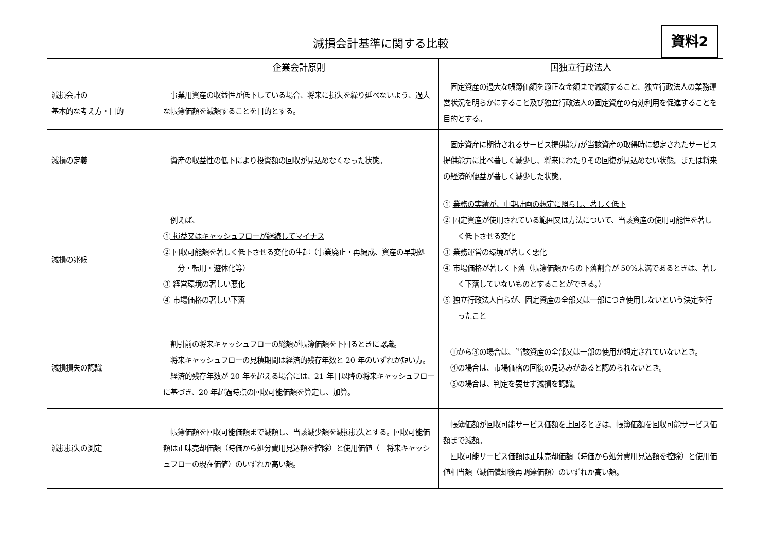減損会計基準に関する比較
資料2
| | 企業会計原則 | 国独立行政法人 |
| --- | --- | --- |
| 減損会計の 基本的な考え方・目的 | 事業用資産の収益性が低下している場合、将来に損失を繰り延べないよう、過大な帳簿価額を減額することを目的とする。 | 固定資産の過大な帳簿価額を適正な金額まで減額すること、独立行政法人の業務運営状況を明らかにすること及び独立行政法人の固定資産の有効利用を促進することを目的とする。 |
| 減損の定義 | 資産の収益性の低下により投資額の回収が見込めなくなった状態。 | 固定資産に期待されるサービス提供能力が当該資産の取得時に想定されたサービス提供能力に比べ著しく減少し、将来にわたりその回復が見込めない状態。または将来の経済的便益が著しく減少した状態。 |
| 減損の兆候 | 例えば、 ① 損益又はキャッシュフローが継続してマイナス ② 回収可能額を著しく低下させる変化の生起（事業廃止・再編成、資産の早期処分・転用・遊休化等） ③ 経営環境の著しい悪化 ④ 市場価格の著しい下落 | ① 業務の実績が、中期計画の想定に照らし、著しく低下 ② 固定資産が使用されている範囲又は方法について、当該資産の使用可能性を著しく低下させる変化 ③ 業務運営の環境が著しく悪化 ④ 市場価格が著しく下落（帳簿価額からの下落割合が 50%未満であるときは、著しく下落していないものとすることができる。） ⑤ 独立行政法人自らが、固定資産の全部又は一部につき使用しないという決定を行ったこと |
| 減損損失の認識 | 割引前の将来キャッシュフローの総額が帳簿価額を下回るときに認識。 将来キャッシュフローの見積期間は経済的残存年数と 20 年のいずれか短い方。 経済的残存年数が 20 年を超える場合には、21 年目以降の将来キャッシュフローに基づき、20 年超過時点の回収可能価額を算定し、加算。 | ①から③の場合は、当該資産の全部又は一部の使用が想定されていないとき。 ④の場合は、市場価格の回復の見込みがあると認められないとき。 ⑤の場合は、判定を要せず減損を認識。 |
| 減損損失の測定 | 帳簿価額を回収可能価額まで減額し、当該減少額を減損損失とする。回収可能価額は正味売却価額（時価から処分費用見込額を控除）と使用価値（＝将来キャッシュフローの現在価値）のいずれか高い額。 | 帳簿価額が回収可能サービス価額を上回るときは、帳簿価額を回収可能サービス価額まで減額。 回収可能サービス価額は正味売却価額（時価から処分費用見込額を控除）と使用価値相当額（減価償却後再調達価額）のいずれか高い額。 |